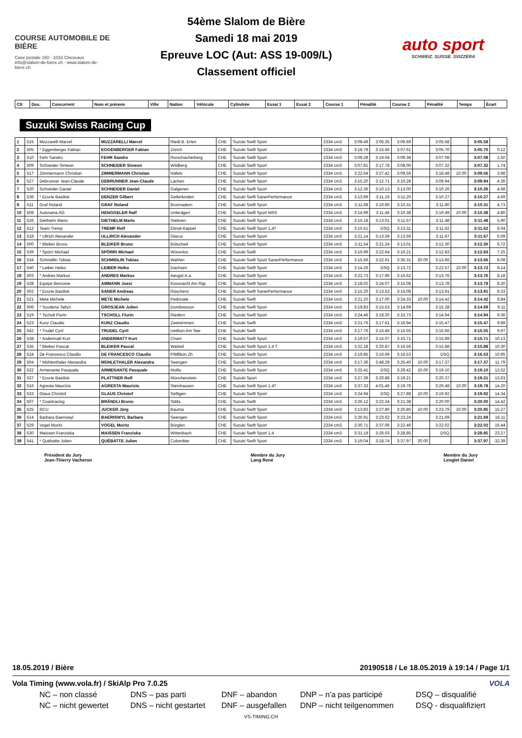COURSE AUTOMOBILE DE BIÈRE
Case postale 150 - 1033 Cheseaux
info@slalom-de-biere.ch - www.slalom-de-biere.ch
54ème Slalom de Bière
Samedi 18 mai 2019
Epreuve LOC (Aut: ASS 19-009/L)
Classement officiel
auto sport
SCHWEIZ. SUISSE. SVIZZERA
| Clt | Dos. | Concurrent | Nom et prénom | Ville | Nation | Véhicule | Cylindrée | Essai 1 | Essai 2 | Course 1 | Pénalité | Course 2 | Pénalité | Temps | Écart |
| --- | --- | --- | --- | --- | --- | --- | --- | --- | --- | --- | --- | --- | --- | --- | --- |
Suzuki Swiss Racing Cup
| 1 | 515 | Muzzarelli Marcel | MUZZARELLI Marcel | Riedt B. Erlen | CHE | Suzuki Swift Sport | 2334 cm3 | 3:08.49 | 3:05.35 | 3:06.69 | | 3:05.58 | | 3:05.58 | |
| 2 | 505 | * Eggenberger Fabian | EGGENBERGER Fabian | Zürich | CHE | Suzuki Swift Sport | 2334 cm3 | 3:18.79 | 3:15.56 | 3:07.61 | | 3:05.70 | | 3:05.70 | 0.12 |
| 3 | 510 | Fehr Sandro | FEHR Sandro | Rorschacherberg | CHE | Suzuki Swift Sport | 2334 cm3 | 3:09.28 | 3:19.04 | 3:09.38 | | 3:07.08 | | 3:07.08 | 1.50 |
| 4 | 509 | Schneider Simeon | SCHNEIDER Simeon | Wildberg | CHE | Suzuki Swift Sport | 2334 cm3 | 3:07.81 | 3:17.78 | 3:08.06 | | 3:07.32 | | 3:07.32 | 1.74 |
| 5 | 517 | Zimmermann Christian | ZIMMERMANN Christian | Näfels | CHE | Suzuki Swift Sport | 2334 cm3 | 3:22.64 | 3:27.42 | 3:09.56 | | 3:18.48 | 10.00 | 3:09.56 | 3.98 |
| 6 | 527 | Debrunner Jean-Claude | DEBRUNNER Jean-Claude | Lachen | CHE | Suzuki Swift Sport | 2334 cm3 | 3:15.20 | 3:12.71 | 3:10.28 | | 3:09.94 | | 3:09.94 | 4.36 |
| 7 | 520 | Schneider Daniel | SCHNEIDER Daniel | Galgenen | CHE | Suzuki Swift Sport | 2334 cm3 | 3:12.36 | 3:10.13 | 3:13.00 | | 3:10.26 | | 3:10.26 | 4.68 |
| 8 | 536 | * Ecurie Basilisk | DENZER Gilbert | Gelterkinden | CHE | Suzuki Swift SanerPerformance | 2334 cm3 | 3:13.99 | 3:11.19 | 3:11.20 | | 3:10.27 | | 3:10.27 | 4.69 |
| 9 | 511 | Graf Roland | GRAF Roland | Brunnadern | CHE | Suzuki Swift Sport | 2334 cm3 | 3:11.68 | 3:10.90 | 3:10.31 | | 3:11.80 | | 3:10.31 | 4.73 |
| 10 | 508 | Autorama AG | HENGGELER Ralf | Unterägeri | CHE | Suzuki Swift Sport MR3 | 2334 cm3 | 3:14.99 | 3:11.46 | 3:10.38 | | 3:19.49 | 10.00 | 3:10.38 | 4.80 |
| 11 | 526 | Diethelm Mario | DIETHELM Mario | Siebnen | CHE | Suzuki Swift Sport | 2334 cm3 | 3:15.18 | 3:13.01 | 3:11.57 | | 3:11.48 | | 3:11.48 | 5.90 |
| 12 | 512 | Team Tremp | TREMP Rolf | Ebnat-Kappel | CHE | Suzuki Swift Sport 1,4T | 2334 cm3 | 3:15.51 | DSQ | 3:13.31 | | 3:11.62 | | 3:11.62 | 6.04 |
| 13 | 518 | * Ullrich Alexander | ULLRICH Alexander | Glarus | CHE | Suzuki Swift Sport | 2334 cm3 | 3:21.14 | 3:13.59 | 3:13.56 | | 3:11.67 | | 3:11.67 | 6.09 |
| 14 | 500 | * Bleiker Bruno | BLEIKER Bruno | Bütschwil | CHE | Suzuki Swift Sport | 2334 cm3 | 3:11.54 | 3:21.24 | 3:13.01 | | 3:12.30 | | 3:12.30 | 6.72 |
| 15 | 539 | * Spörri Michael | SPÖRRI Michael | Würenlos | CHE | Suzuki Swift | 2334 cm3 | 3:16.99 | 3:22.64 | 3:16.21 | | 3:12.83 | | 3:12.83 | 7.25 |
| 16 | 534 | Schmidlin Tobias | SCHMIDLIN Tobias | Wahlen | CHE | Suzuki Swift Sport SanerPerformance | 2334 cm3 | 3:15.56 | 3:22.61 | 3:36.31 | 20.00 | 3:13.66 | | 3:13.66 | 8.08 |
| 17 | 540 | * Leiber Heiko | LEIBER Heiko | Dachsen | CHE | Suzuki Swift Sport | 2334 cm3 | 3:14.26 | DSQ | 3:13.72 | | 3:22.57 | 10.00 | 3:13.72 | 8.14 |
| 18 | 503 | * Andres Markus | ANDRES Markus | Aeugst A.a. | CHE | Suzuki Swift Sport | 2334 cm3 | 3:22.73 | 3:17.90 | 3:15.62 | | 3:13.76 | | 3:13.76 | 8.18 |
| 19 | 528 | Equipe Bernoise | AMMANN Joesi | Küssnacht Am Rigi | CHE | Suzuki Swift Sport | 2334 cm3 | 3:18.02 | 3:24.07 | 3:15.08 | | 3:13.78 | | 3:13.78 | 8.20 |
| 20 | 502 | * Ecurie Basilisk | SANER Andreas | Röschenz | CHE | Suzuki Swift SanerPerformance | 2334 cm3 | 3:15.20 | 3:13.52 | 3:15.08 | | 3:13.91 | | 3:13.91 | 8.33 |
| 21 | 521 | Mete Michele | METE Michele | Pedrinate | CHE | Suzuki Swift | 2334 cm3 | 3:21.20 | 3:17.00 | 3:24.33 | 10.00 | 3:14.42 | | 3:14.42 | 8.84 |
| 22 | 506 | * Scuderia Taifyn | GROSJEAN Julien | Dombresson | CHE | Suzuki Swift Sport | 2334 cm3 | 3:19.83 | 3:15.53 | 3:14.69 | | 3:15.28 | | 3:14.69 | 9.11 |
| 23 | 519 | * Tscholl Flurin | TSCHOLL Flurin | Riedern | CHE | Suzuki Swift Sport | 2334 cm3 | 3:24.46 | 3:18.20 | 3:15.73 | | 3:14.94 | | 3:14.94 | 9.36 |
| 24 | 523 | Kunz Claudio | KUNZ Claudio | Zweisimmen | CHE | Suzuki Swift | 2334 cm3 | 3:21.76 | 3:17.61 | 3:16.94 | | 3:15.47 | | 3:15.47 | 9.89 |
| 25 | 542 | * Trudel Cyril | TRUDEL Cyril | Uetikon Am See | CHE | Suzuki Swift | 2334 cm3 | 3:17.76 | 3:15.45 | 3:15.55 | | 3:15.66 | | 3:15.55 | 9.97 |
| 26 | 538 | * Andermatt Kurt | ANDERMATT Kurt | Cham | CHE | Suzuki Swift Sport | 2334 cm3 | 3:19.57 | 3:15.07 | 3:15.71 | | 3:15.89 | | 3:15.71 | 10.13 |
| 27 | 535 | * Bleiker Pascal | BLEIKER Pascal | Wattwil | CHE | Suzuki Swift Sport 1.4 T | 2334 cm3 | 3:22.18 | 3:20.87 | 3:16.56 | | 3:15.88 | | 3:15.88 | 10.30 |
| 28 | 524 | De Francesco Claudio | DE FRANCESCO Claudio | Pfäffikon Zh | CHE | Suzuki Swift Sport | 2334 cm3 | 3:19.85 | 3:16.69 | 3:16.53 | | DSQ | | 3:16.53 | 10.95 |
| 29 | 504 | * Mühlenthaler Alexandra | MÜHLETHALER Alexandra | Seengen | CHE | Suzuki Swift Sport | 2334 cm3 | 3:17.36 | 3:48.29 | 3:25.40 | 10.00 | 3:17.37 | | 3:17.37 | 11.79 |
| 30 | 522 | Armenante Pasquale | ARMENANTE Pasquale | Mollis | CHE | Suzuki Swift Sport | 2334 cm3 | 3:25.41 | DSQ | 3:29.42 | 10.00 | 3:19.10 | | 3:19.10 | 13.52 |
| 31 | 537 | * Ecurie Basilisk | PLATTNER Rolf | Münchenstein | CHE | Suzuki Sport | 2334 cm3 | 3:27.39 | 3:20.86 | 3:19.21 | | 3:20.37 | | 3:19.21 | 13.63 |
| 32 | 516 | Agresta Maurizio | AGRESTA Maurizio | Steinhausen | CHE | Suzuki Swift Sport 1.4T | 2334 cm3 | 3:37.33 | 4:01.46 | 3:19.78 | | 3:26.48 | 10.00 | 3:19.78 | 14.20 |
| 33 | 533 | Glaus Christof | GLAUS Christof | Seftigen | CHE | Suzuki Swift Sport | 2334 cm3 | 3:24.94 | DSQ | 3:27.88 | 10.00 | 3:19.92 | | 3:19.92 | 14.34 |
| 34 | 507 | * Coastracing | BRÄNDLI Bruno | Stäfa | CHE | Suzuki Swift | 2334 cm3 | 3:26.12 | 3:22.34 | 3:21.38 | | 3:20.00 | | 3:20.00 | 14.42 |
| 35 | 525 | RCU | JUCKER Jürg | Bauma | CHE | Suzuki Swift Sport | 2334 cm3 | 3:13.83 | 3:27.80 | 3:20.85 | 10.00 | 3:23.79 | 10.00 | 3:20.85 | 15.27 |
| 36 | 514 | Barbara Baeriswyl | BAERISWYL Barbara | Seengen | CHE | Suzuki Swift Sport | 2334 cm3 | 3:26.91 | 3:23.62 | 3:23.24 | | 3:21.69 | | 3:21.69 | 16.11 |
| 37 | 529 | Vogel Moritz | VOGEL Moritz | Bürglen | CHE | Suzuki Swift Sport | 2334 cm3 | 3:30.71 | 3:37.06 | 3:22.46 | | 3:22.02 | | 3:22.02 | 16.44 |
| 38 | 530 | Maissen Franziska | MAISSEN Franziska | Wittenbach | CHE | Suzuki Swift Sport 1.4 | 2334 cm3 | 3:31.19 | 3:26.03 | 3:28.85 | | DSQ | | 3:28.85 | 23.27 |
| 39 | 541 | * Québatte Julien | QUÉBATTE Julien | Colombier | CHE | Suzuki Swift Sport | 2334 cm3 | 3:19.04 | 3:18.74 | 3:37.97 | 20.00 | | | 3:37.97 | 32.39 |
Président du Jury
Jean-Thierry Vacheron
Membre du Jury
Lang René
Membre du Jury
Lenglet Daniel
18.05.2019 / Bière 20190518 / Le 18.05.2019 à 19:14 / Page 1/1
Vola Timing (www.vola.fr) / SkiAlp Pro 7.0.25 VOLA
NC – non classé DNS – pas parti DNF – abandon DNP – n'a pas participé DSQ – disqualifié NC – nicht gewertet DNS – nicht gestartet DNF – ausgefallen DNP – nicht teilgenommen DSQ - disqualifiziert
VS-TIMING.CH